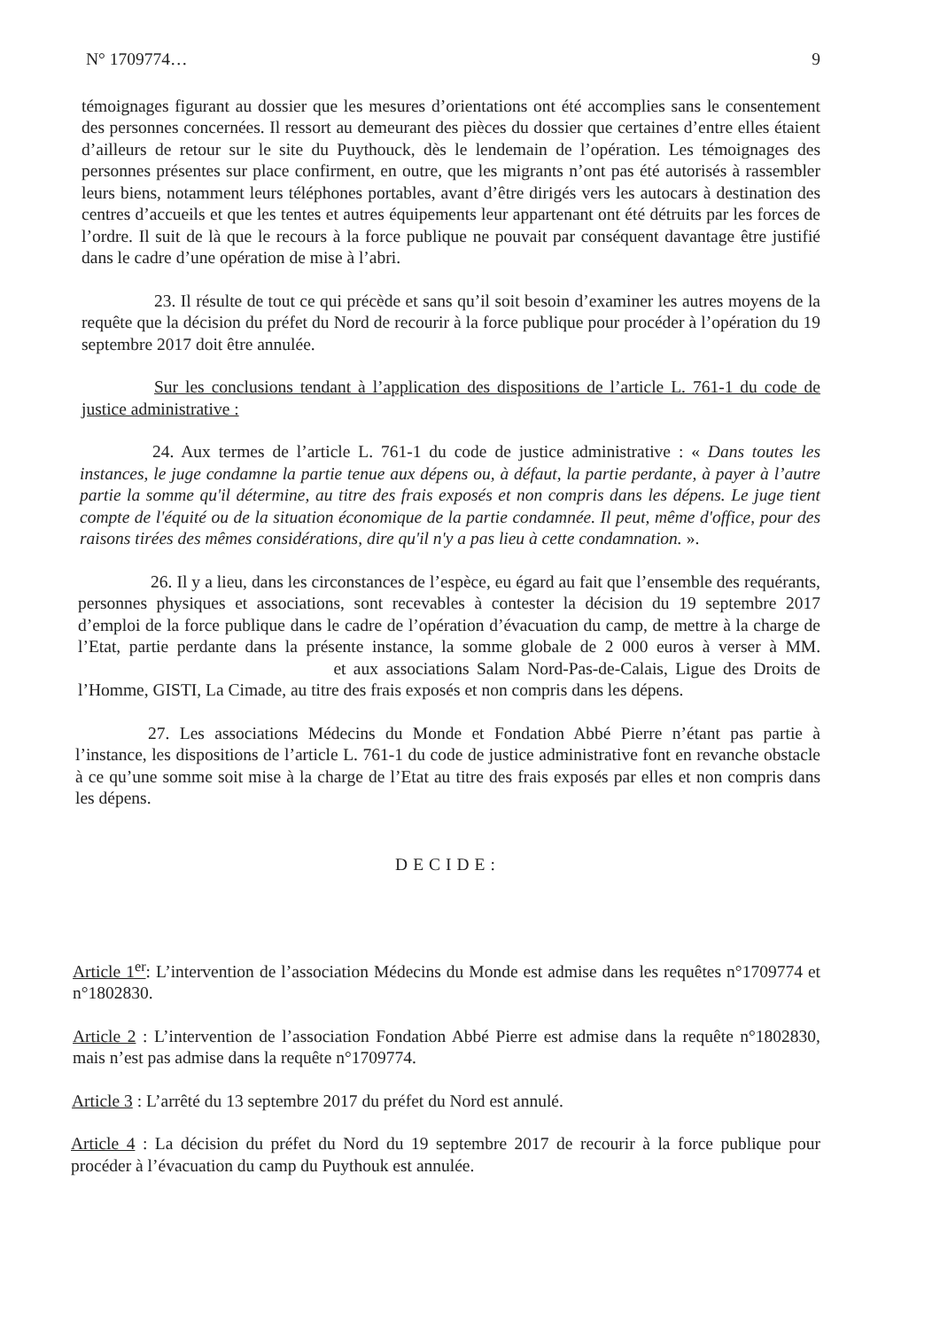N° 1709774… 9
témoignages figurant au dossier que les mesures d’orientations ont été accomplies sans le consentement des personnes concernées. Il ressort au demeurant des pièces du dossier que certaines d’entre elles étaient d’ailleurs de retour sur le site du Puythouck, dès le lendemain de l’opération. Les témoignages des personnes présentes sur place confirment, en outre, que les migrants n’ont pas été autorisés à rassembler leurs biens, notamment leurs téléphones portables, avant d’être dirigés vers les autocars à destination des centres d’accueils et que les tentes et autres équipements leur appartenant ont été détruits par les forces de l’ordre. Il suit de là que le recours à la force publique ne pouvait par conséquent davantage être justifié dans le cadre d’une opération de mise à l’abri.
23. Il résulte de tout ce qui précède et sans qu’il soit besoin d’examiner les autres moyens de la requête que la décision du préfet du Nord de recourir à la force publique pour procéder à l’opération du 19 septembre 2017 doit être annulée.
Sur les conclusions tendant à l’application des dispositions de l’article L. 761-1 du code de justice administrative :
24. Aux termes de l’article L. 761-1 du code de justice administrative : « Dans toutes les instances, le juge condamne la partie tenue aux dépens ou, à défaut, la partie perdante, à payer à l’autre partie la somme qu'il détermine, au titre des frais exposés et non compris dans les dépens. Le juge tient compte de l'équité ou de la situation économique de la partie condamnée. Il peut, même d'office, pour des raisons tirées des mêmes considérations, dire qu'il n'y a pas lieu à cette condamnation. ».
26. Il y a lieu, dans les circonstances de l’espèce, eu égard au fait que l’ensemble des requérants, personnes physiques et associations, sont recevables à contester la décision du 19 septembre 2017 d’emploi de la force publique dans le cadre de l’opération d’évacuation du camp, de mettre à la charge de l’Etat, partie perdante dans la présente instance, la somme globale de 2 000 euros à verser à MM. et aux associations Salam Nord-Pas-de-Calais, Ligue des Droits de l’Homme, GISTI, La Cimade, au titre des frais exposés et non compris dans les dépens.
27. Les associations Médecins du Monde et Fondation Abbé Pierre n’étant pas partie à l’instance, les dispositions de l’article L. 761-1 du code de justice administrative font en revanche obstacle à ce qu’une somme soit mise à la charge de l’Etat au titre des frais exposés par elles et non compris dans les dépens.
DECIDE:
Article 1<sup>er</sup>: L’intervention de l’association Médecins du Monde est admise dans les requêtes n°1709774 et n°1802830.
Article 2 : L’intervention de l’association Fondation Abbé Pierre est admise dans la requête n°1802830, mais n’est pas admise dans la requête n°1709774.
Article 3 : L’arrêté du 13 septembre 2017 du préfet du Nord est annulé.
Article 4 : La décision du préfet du Nord du 19 septembre 2017 de recourir à la force publique pour procéder à l’évacuation du camp du Puythouk est annulée.